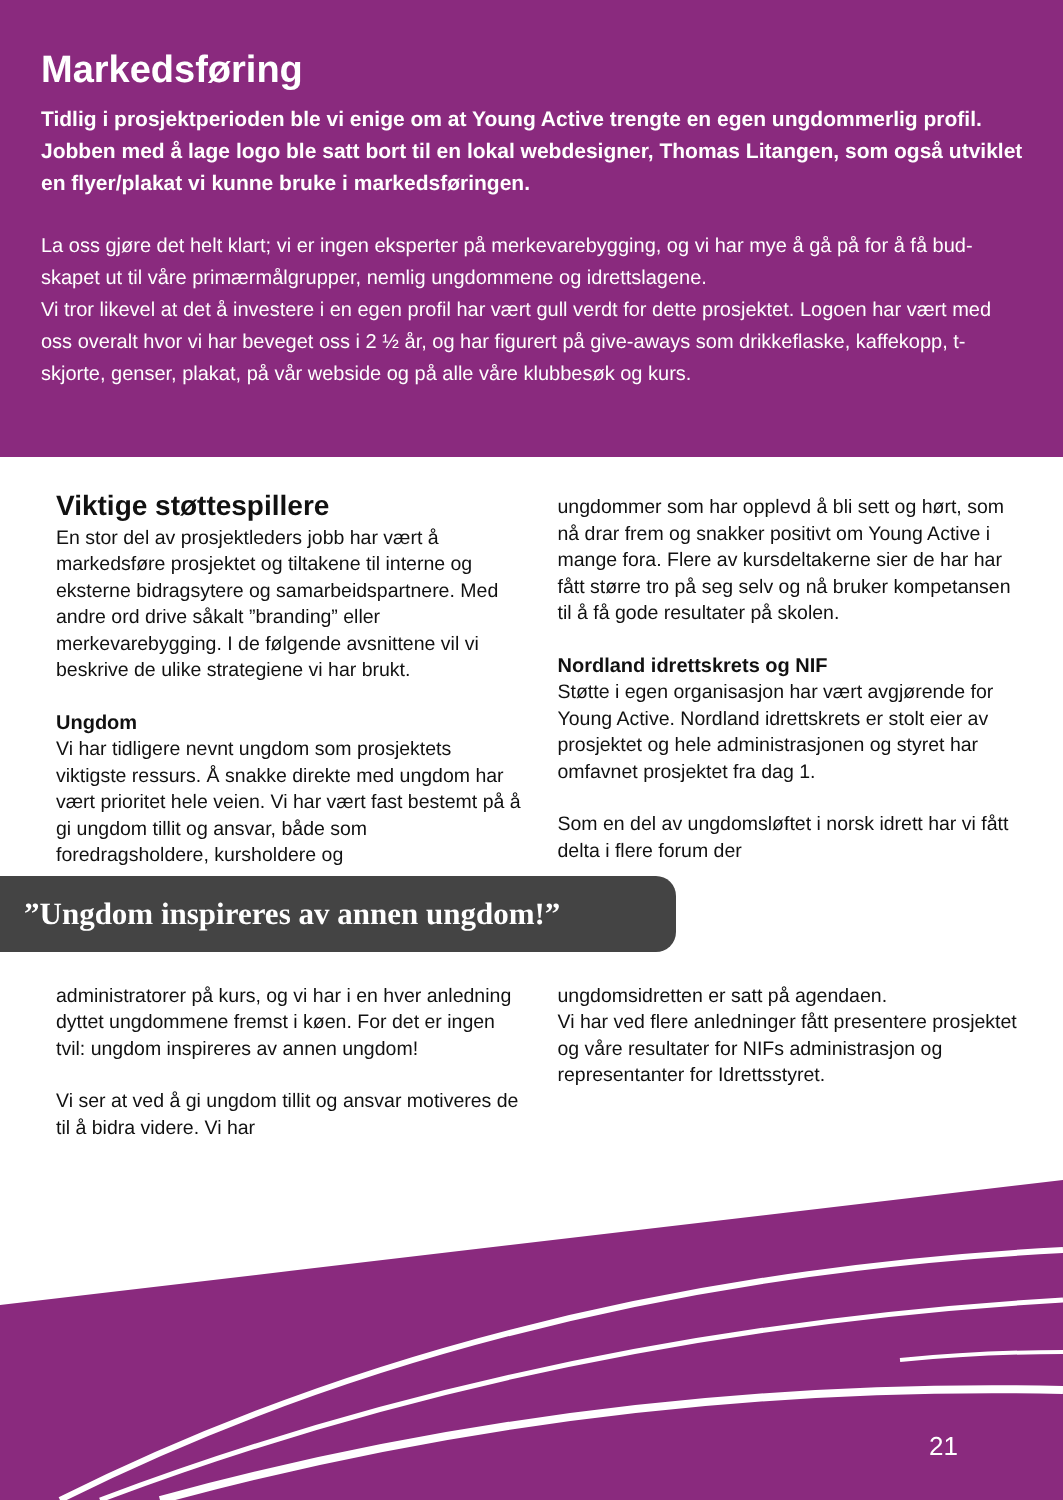Markedsføring
Tidlig i prosjektperioden ble vi enige om at Young Active trengte en egen ungdommerlig profil. Jobben med å lage logo ble satt bort til en lokal webdesigner, Thomas Litangen, som også utviklet en flyer/plakat vi kunne bruke i markedsføringen.
La oss gjøre det helt klart; vi er ingen eksperter på merkevarebygging, og vi har mye å gå på for å få bud-skapet ut til våre primærmålgrupper, nemlig ungdommene og idrettslagene.
Vi tror likevel at det å investere i en egen profil har vært gull verdt for dette prosjektet. Logoen har vært med oss overalt hvor vi har beveget oss i 2 ½ år, og har figurert på give-aways som drikkeflaske, kaffekopp, t-skjorte, genser, plakat, på vår webside og på alle våre klubbesøk og kurs.
Viktige støttespillere
En stor del av prosjektleders jobb har vært å markedsføre prosjektet og tiltakene til interne og eksterne bidragsytere og samarbeidspartnere. Med andre ord drive såkalt ”branding” eller merkevarebygging. I de følgende avsnittene vil vi beskrive de ulike strategiene vi har brukt.
Ungdom
Vi har tidligere nevnt ungdom som prosjektets viktigste ressurs. Å snakke direkte med ungdom har vært prioritet hele veien. Vi har vært fast bestemt på å gi ungdom tillit og ansvar, både som foredragsholdere, kursholdere og
ungdommer som har opplevd å bli sett og hørt, som nå drar frem og snakker positivt om Young Active i mange fora. Flere av kursdeltakerne sier de har har fått større tro på seg selv og nå bruker kompetansen til å få gode resultater på skolen.
Nordland idrettskrets og NIF
Støtte i egen organisasjon har vært avgjørende for Young Active. Nordland idrettskrets er stolt eier av prosjektet og hele administrasjonen og styret har omfavnet prosjektet fra dag 1.
Som en del av ungdomsløftet i norsk idrett har vi fått delta i flere forum der
”Ungdom inspireres av annen ungdom!”
administratorer på kurs, og vi har i en hver anledning dyttet ungdommene fremst i køen. For det er ingen tvil: ungdom inspireres av annen ungdom!
Vi ser at ved å gi ungdom tillit og ansvar motiveres de til å bidra videre. Vi har
ungdomsidretten er satt på agendaen.
Vi har ved flere anledninger fått presentere prosjektet og våre resultater for NIFs administrasjon og representanter for Idrettsstyret.
21